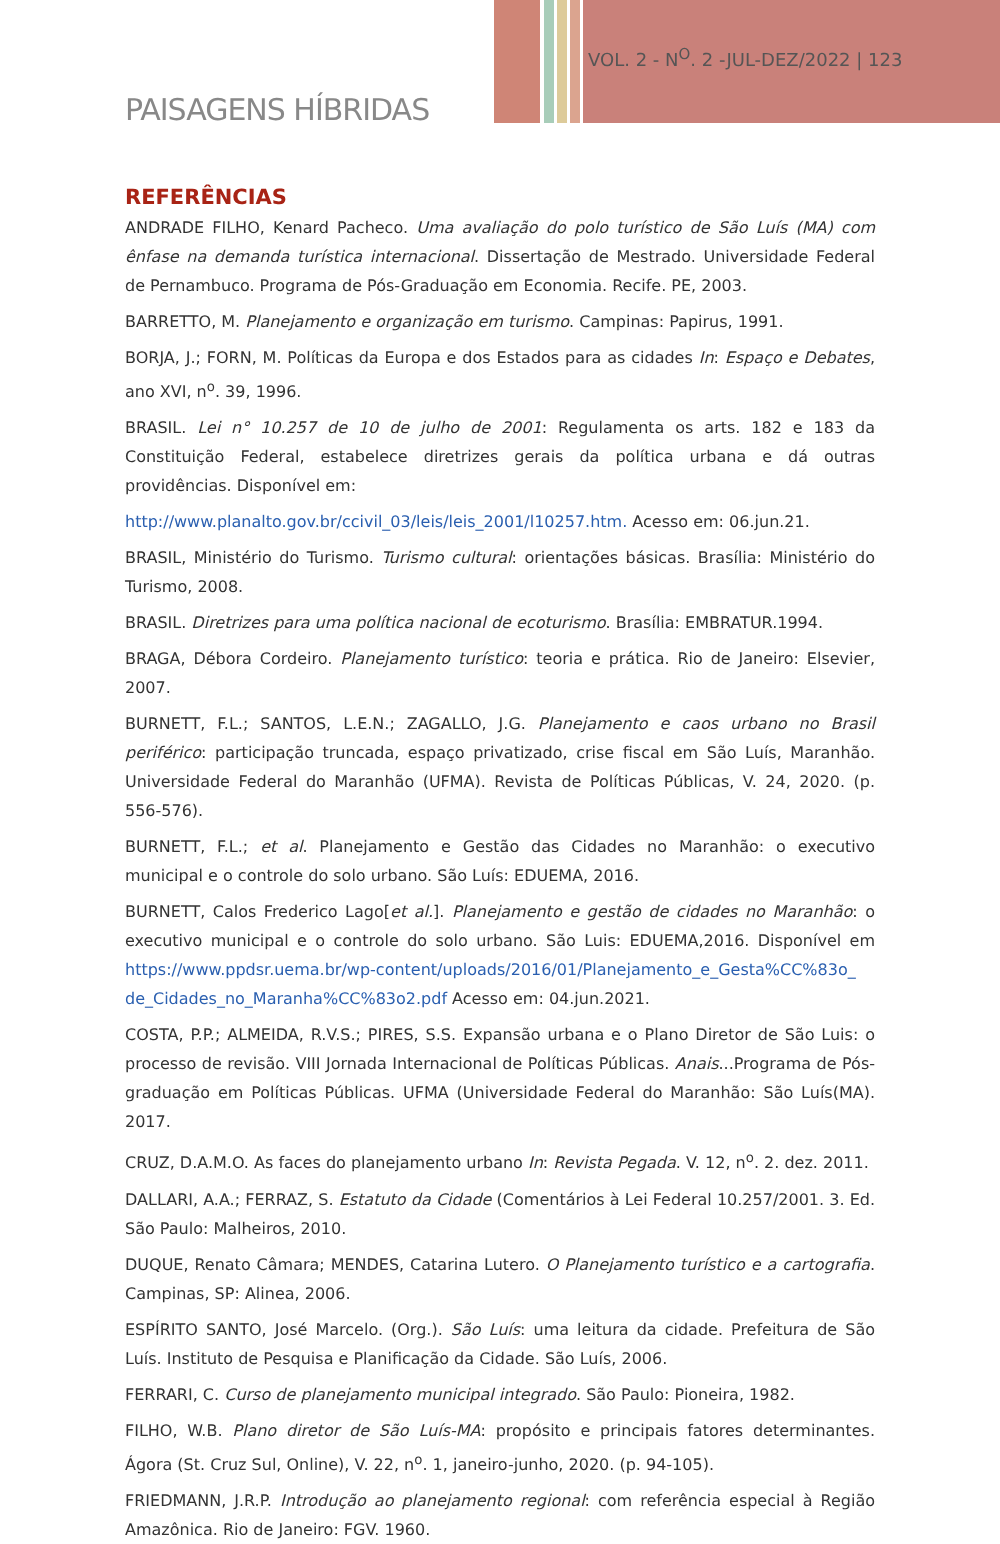VOL. 2 - N<sup>O</sup>. 2 -JUL-DEZ/2022 | 123
PAISAGENS HÍBRIDAS
REFERÊNCIAS
ANDRADE FILHO, Kenard Pacheco. Uma avaliação do polo turístico de São Luís (MA) com ênfase na demanda turística internacional. Dissertação de Mestrado. Universidade Federal de Pernambuco. Programa de Pós-Graduação em Economia. Recife. PE, 2003.
BARRETTO, M. Planejamento e organização em turismo. Campinas: Papirus, 1991.
BORJA, J.; FORN, M. Políticas da Europa e dos Estados para as cidades In: Espaço e Debates, ano XVI, n<sup>o</sup>. 39, 1996.
BRASIL. Lei n° 10.257 de 10 de julho de 2001: Regulamenta os arts. 182 e 183 da Constituição Federal, estabelece diretrizes gerais da política urbana e dá outras providências. Disponível em:
http://www.planalto.gov.br/ccivil_03/leis/leis_2001/l10257.htm. Acesso em: 06.jun.21.
BRASIL, Ministério do Turismo. Turismo cultural: orientações básicas. Brasília: Ministério do Turismo, 2008.
BRASIL. Diretrizes para uma política nacional de ecoturismo. Brasília: EMBRATUR.1994.
BRAGA, Débora Cordeiro. Planejamento turístico: teoria e prática. Rio de Janeiro: Elsevier, 2007.
BURNETT, F.L.; SANTOS, L.E.N.; ZAGALLO, J.G. Planejamento e caos urbano no Brasil periférico: participação truncada, espaço privatizado, crise fiscal em São Luís, Maranhão. Universidade Federal do Maranhão (UFMA). Revista de Políticas Públicas, V. 24, 2020. (p. 556-576).
BURNETT, F.L.; et al. Planejamento e Gestão das Cidades no Maranhão: o executivo municipal e o controle do solo urbano. São Luís: EDUEMA, 2016.
BURNETT, Calos Frederico Lago[et al.]. Planejamento e gestão de cidades no Maranhão: o executivo municipal e o controle do solo urbano. São Luis: EDUEMA,2016. Disponível em https://www.ppdsr.uema.br/wp-content/uploads/2016/01/Planejamento_e_Gesta%CC%83o_ de_Cidades_no_Maranha%CC%83o2.pdf Acesso em: 04.jun.2021.
COSTA, P.P.; ALMEIDA, R.V.S.; PIRES, S.S. Expansão urbana e o Plano Diretor de São Luis: o processo de revisão. VIII Jornada Internacional de Políticas Públicas. Anais...Programa de Pós-graduação em Políticas Públicas. UFMA (Universidade Federal do Maranhão: São Luís(MA). 2017.
CRUZ, D.A.M.O. As faces do planejamento urbano In: Revista Pegada. V. 12, n<sup>o</sup>. 2. dez. 2011.
DALLARI, A.A.; FERRAZ, S. Estatuto da Cidade (Comentários à Lei Federal 10.257/2001. 3. Ed. São Paulo: Malheiros, 2010.
DUQUE, Renato Câmara; MENDES, Catarina Lutero. O Planejamento turístico e a cartografia. Campinas, SP: Alinea, 2006.
ESPÍRITO SANTO, José Marcelo. (Org.). São Luís: uma leitura da cidade. Prefeitura de São Luís. Instituto de Pesquisa e Planificação da Cidade. São Luís, 2006.
FERRARI, C. Curso de planejamento municipal integrado. São Paulo: Pioneira, 1982.
FILHO, W.B. Plano diretor de São Luís-MA: propósito e principais fatores determinantes. Ágora (St. Cruz Sul, Online), V. 22, n<sup>o</sup>. 1, janeiro-junho, 2020. (p. 94-105).
FRIEDMANN, J.R.P. Introdução ao planejamento regional: com referência especial à Região Amazônica. Rio de Janeiro: FGV. 1960.